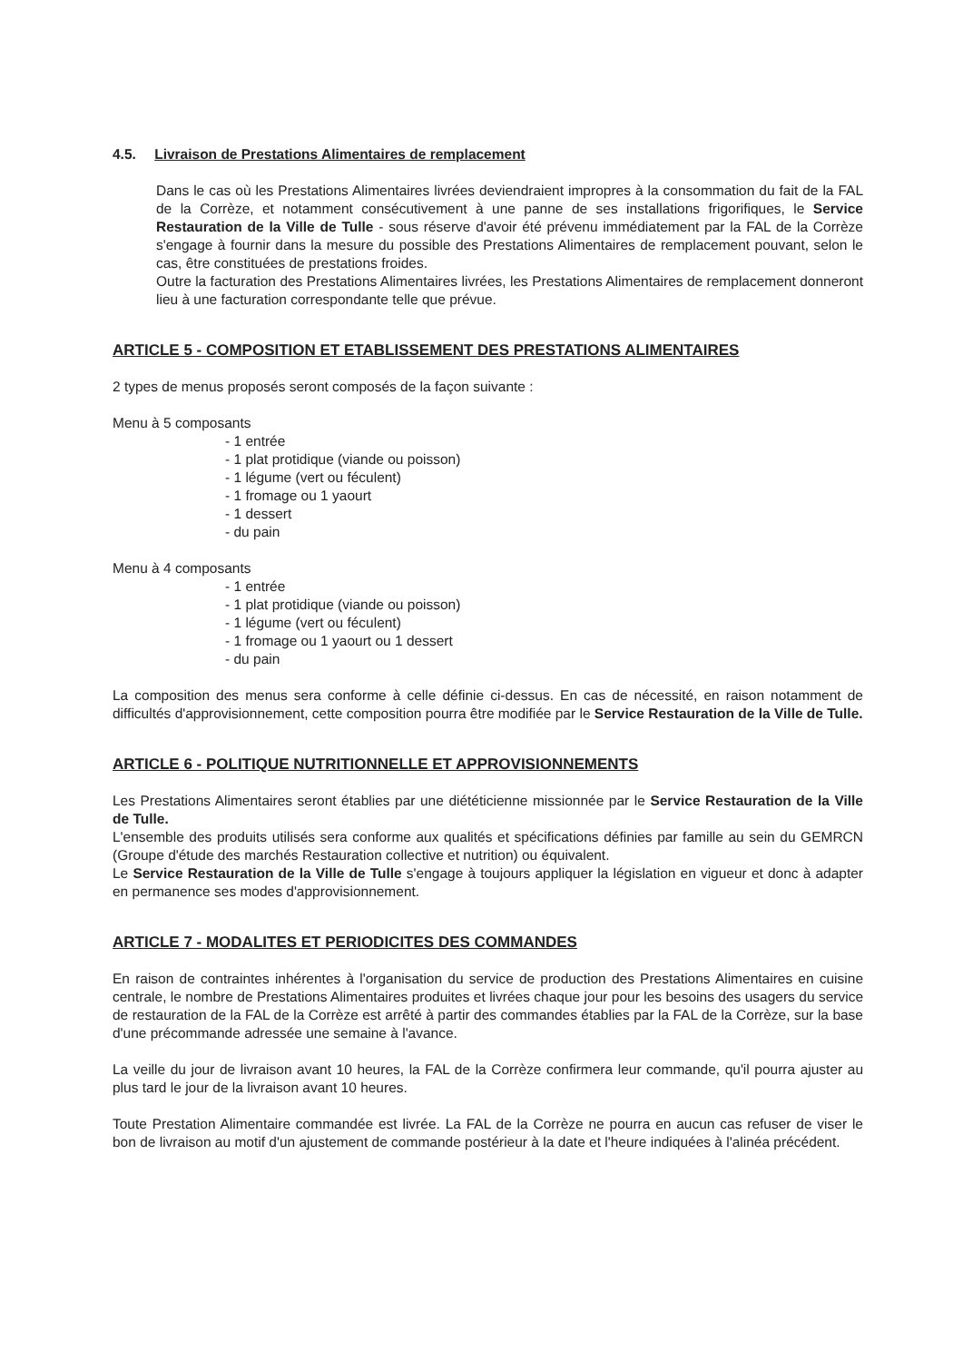4.5. Livraison de Prestations Alimentaires de remplacement
Dans le cas où les Prestations Alimentaires livrées deviendraient impropres à la consommation du fait de la FAL de la Corrèze, et notamment consécutivement à une panne de ses installations frigorifiques, le Service Restauration de la Ville de Tulle - sous réserve d'avoir été prévenu immédiatement par la FAL de la Corrèze s'engage à fournir dans la mesure du possible des Prestations Alimentaires de remplacement pouvant, selon le cas, être constituées de prestations froides.
Outre la facturation des Prestations Alimentaires livrées, les Prestations Alimentaires de remplacement donneront lieu à une facturation correspondante telle que prévue.
ARTICLE 5 - COMPOSITION ET ETABLISSEMENT DES PRESTATIONS ALIMENTAIRES
2 types de menus proposés seront composés de la façon suivante :
Menu à 5 composants
- 1 entrée
- 1 plat protidique (viande ou poisson)
- 1 légume (vert ou féculent)
- 1 fromage ou 1 yaourt
- 1 dessert
- du pain
Menu à 4 composants
- 1 entrée
- 1 plat protidique (viande ou poisson)
- 1 légume (vert ou féculent)
- 1 fromage ou 1 yaourt ou 1 dessert
- du pain
La composition des menus sera conforme à celle définie ci-dessus. En cas de nécessité, en raison notamment de difficultés d'approvisionnement, cette composition pourra être modifiée par le Service Restauration de la Ville de Tulle.
ARTICLE 6 - POLITIQUE NUTRITIONNELLE ET APPROVISIONNEMENTS
Les Prestations Alimentaires seront établies par une diététicienne missionnée par le Service Restauration de la Ville de Tulle.
L'ensemble des produits utilisés sera conforme aux qualités et spécifications définies par famille au sein du GEMRCN (Groupe d'étude des marchés Restauration collective et nutrition) ou équivalent.
Le Service Restauration de la Ville de Tulle s'engage à toujours appliquer la législation en vigueur et donc à adapter en permanence ses modes d'approvisionnement.
ARTICLE 7 - MODALITES ET PERIODICITES DES COMMANDES
En raison de contraintes inhérentes à l'organisation du service de production des Prestations Alimentaires en cuisine centrale, le nombre de Prestations Alimentaires produites et livrées chaque jour pour les besoins des usagers du service de restauration de la FAL de la Corrèze est arrêté à partir des commandes établies par la FAL de la Corrèze, sur la base d'une précommande adressée une semaine à l'avance.
La veille du jour de livraison avant 10 heures, la FAL de la Corrèze confirmera leur commande, qu'il pourra ajuster au plus tard le jour de la livraison avant 10 heures.
Toute Prestation Alimentaire commandée est livrée. La FAL de la Corrèze ne pourra en aucun cas refuser de viser le bon de livraison au motif d'un ajustement de commande postérieur à la date et l'heure indiquées à l'alinéa précédent.